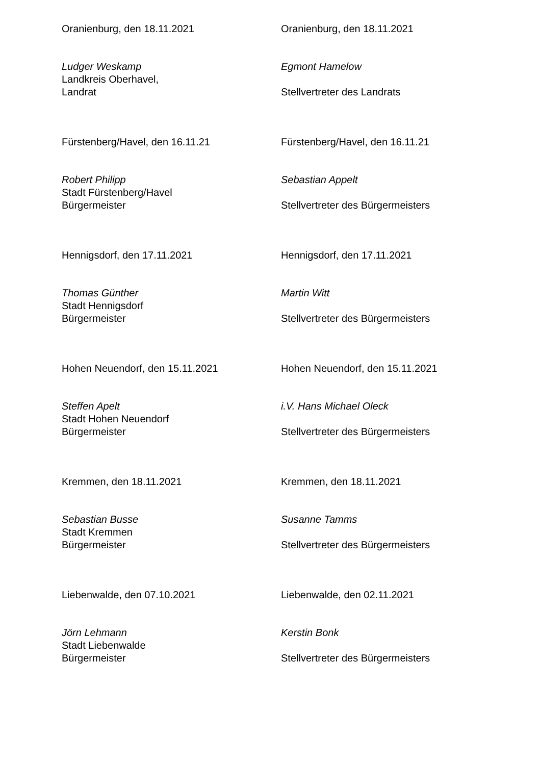Oranienburg, den 18.11.2021
Ludger Weskamp
Landkreis Oberhavel,
Landrat
Oranienburg, den 18.11.2021
Egmont Hamelow
Stellvertreter des Landrats
Fürstenberg/Havel, den 16.11.21
Robert Philipp
Stadt Fürstenberg/Havel
Bürgermeister
Fürstenberg/Havel, den 16.11.21
Sebastian Appelt
Stellvertreter des Bürgermeisters
Hennigsdorf, den 17.11.2021
Thomas Günther
Stadt Hennigsdorf
Bürgermeister
Hennigsdorf, den 17.11.2021
Martin Witt
Stellvertreter des Bürgermeisters
Hohen Neuendorf, den 15.11.2021
Steffen Apelt
Stadt Hohen Neuendorf
Bürgermeister
Hohen Neuendorf, den 15.11.2021
i.V. Hans Michael Oleck
Stellvertreter des Bürgermeisters
Kremmen, den 18.11.2021
Sebastian Busse
Stadt Kremmen
Bürgermeister
Kremmen, den 18.11.2021
Susanne Tamms
Stellvertreter des Bürgermeisters
Liebenwalde, den 07.10.2021
Jörn Lehmann
Stadt Liebenwalde
Bürgermeister
Liebenwalde, den 02.11.2021
Kerstin Bonk
Stellvertreter des Bürgermeisters